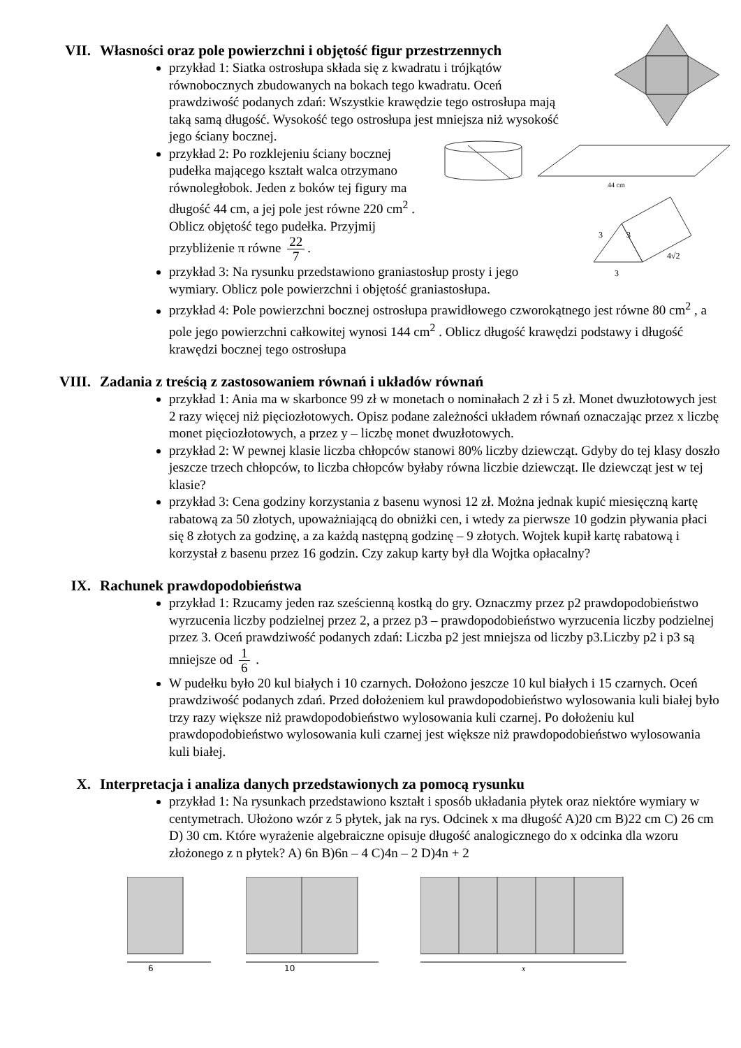44 cm
3
3
4√2
3
VII. Własności oraz pole powierzchni i objętość figur przestrzennych
przykład 1: Siatka ostrosłupa składa się z kwadratu i trójkątów równobocznych zbudowanych na bokach tego kwadratu. Oceń prawdziwość podanych zdań: Wszystkie krawędzie tego ostrosłupa mają taką samą długość. Wysokość tego ostrosłupa jest mniejsza niż wysokość jego ściany bocznej.
przykład 2: Po rozklejeniu ściany bocznej pudełka mającego kształt walca otrzymano równoległobok. Jeden z boków tej figury ma długość 44 cm, a jej pole jest równe 220 cm<sup>2</sup> . Oblicz objętość tego pudełka. Przyjmij przybliżenie π równe 22 7.
przykład 3: Na rysunku przedstawiono graniastosłup prosty i jego wymiary. Oblicz pole powierzchni i objętość graniastosłupa.
przykład 4: Pole powierzchni bocznej ostrosłupa prawidłowego czworokątnego jest równe 80 cm<sup>2</sup> , a pole jego powierzchni całkowitej wynosi 144 cm<sup>2</sup> . Oblicz długość krawędzi podstawy i długość krawędzi bocznej tego ostrosłupa
VIII. Zadania z treścią z zastosowaniem równań i układów równań
przykład 1: Ania ma w skarbonce 99 zł w monetach o nominałach 2 zł i 5 zł. Monet dwuzłotowych jest 2 razy więcej niż pięciozłotowych. Opisz podane zależności układem równań oznaczając przez x liczbę monet pięciozłotowych, a przez y – liczbę monet dwuzłotowych.
przykład 2: W pewnej klasie liczba chłopców stanowi 80% liczby dziewcząt. Gdyby do tej klasy doszło jeszcze trzech chłopców, to liczba chłopców byłaby równa liczbie dziewcząt. Ile dziewcząt jest w tej klasie?
przykład 3: Cena godziny korzystania z basenu wynosi 12 zł. Można jednak kupić miesięczną kartę rabatową za 50 złotych, upoważniającą do obniżki cen, i wtedy za pierwsze 10 godzin pływania płaci się 8 złotych za godzinę, a za każdą następną godzinę – 9 złotych. Wojtek kupił kartę rabatową i korzystał z basenu przez 16 godzin. Czy zakup karty był dla Wojtka opłacalny?
IX. Rachunek prawdopodobieństwa
przykład 1: Rzucamy jeden raz sześcienną kostką do gry. Oznaczmy przez p2 prawdopodobieństwo wyrzucenia liczby podzielnej przez 2, a przez p3 – prawdopodobieństwo wyrzucenia liczby podzielnej przez 3. Oceń prawdziwość podanych zdań: Liczba p2 jest mniejsza od liczby p3.Liczby p2 i p3 są mniejsze od 1 6 .
W pudełku było 20 kul białych i 10 czarnych. Dołożono jeszcze 10 kul białych i 15 czarnych. Oceń prawdziwość podanych zdań. Przed dołożeniem kul prawdopodobieństwo wylosowania kuli białej było trzy razy większe niż prawdopodobieństwo wylosowania kuli czarnej. Po dołożeniu kul prawdopodobieństwo wylosowania kuli czarnej jest większe niż prawdopodobieństwo wylosowania kuli białej.
X. Interpretacja i analiza danych przedstawionych za pomocą rysunku
przykład 1: Na rysunkach przedstawiono kształt i sposób układania płytek oraz niektóre wymiary w centymetrach. Ułożono wzór z 5 płytek, jak na rys. Odcinek x ma długość A)20 cm B)22 cm C) 26 cm D) 30 cm. Które wyrażenie algebraiczne opisuje długość analogicznego do x odcinka dla wzoru złożonego z n płytek? A) 6n B)6n – 4 C)4n – 2 D)4n + 2
6
10
x